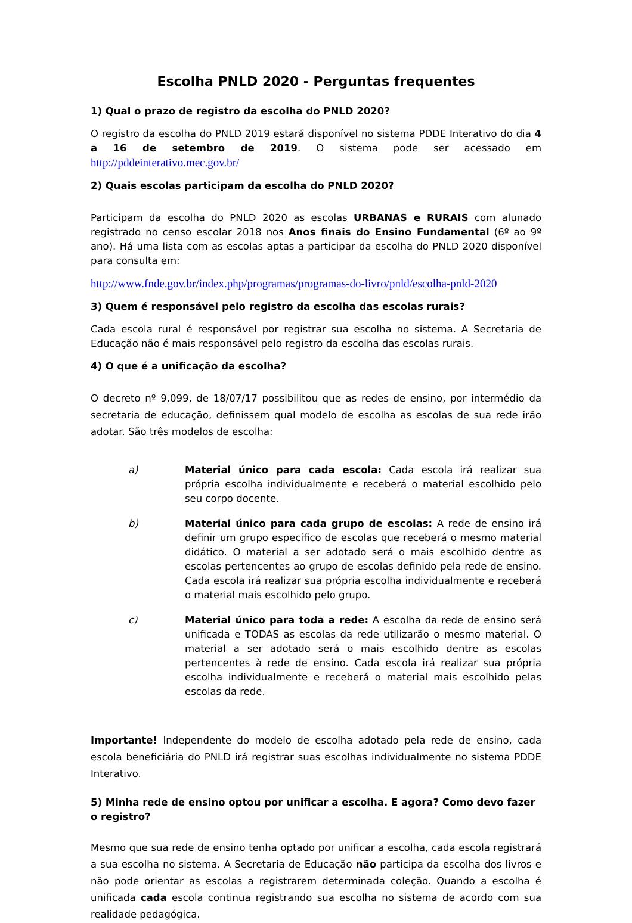Escolha PNLD 2020 - Perguntas frequentes
1) Qual o prazo de registro da escolha do PNLD 2020?
O registro da escolha do PNLD 2019 estará disponível no sistema PDDE Interativo do dia 4 a 16 de setembro de 2019. O sistema pode ser acessado em http://pddeinterativo.mec.gov.br/
2) Quais escolas participam da escolha do PNLD 2020?
Participam da escolha do PNLD 2020 as escolas URBANAS e RURAIS com alunado registrado no censo escolar 2018 nos Anos finais do Ensino Fundamental (6º ao 9º ano). Há uma lista com as escolas aptas a participar da escolha do PNLD 2020 disponível para consulta em:
http://www.fnde.gov.br/index.php/programas/programas-do-livro/pnld/escolha-pnld-2020
3) Quem é responsável pelo registro da escolha das escolas rurais?
Cada escola rural é responsável por registrar sua escolha no sistema. A Secretaria de Educação não é mais responsável pelo registro da escolha das escolas rurais.
4) O que é a unificação da escolha?
O decreto nº 9.099, de 18/07/17 possibilitou que as redes de ensino, por intermédio da secretaria de educação, definissem qual modelo de escolha as escolas de sua rede irão adotar. São três modelos de escolha:
a) Material único para cada escola: Cada escola irá realizar sua própria escolha individualmente e receberá o material escolhido pelo seu corpo docente.
b) Material único para cada grupo de escolas: A rede de ensino irá definir um grupo específico de escolas que receberá o mesmo material didático. O material a ser adotado será o mais escolhido dentre as escolas pertencentes ao grupo de escolas definido pela rede de ensino. Cada escola irá realizar sua própria escolha individualmente e receberá o material mais escolhido pelo grupo.
c) Material único para toda a rede: A escolha da rede de ensino será unificada e TODAS as escolas da rede utilizarão o mesmo material. O material a ser adotado será o mais escolhido dentre as escolas pertencentes à rede de ensino. Cada escola irá realizar sua própria escolha individualmente e receberá o material mais escolhido pelas escolas da rede.
Importante! Independente do modelo de escolha adotado pela rede de ensino, cada escola beneficiária do PNLD irá registrar suas escolhas individualmente no sistema PDDE Interativo.
5) Minha rede de ensino optou por unificar a escolha. E agora? Como devo fazer o registro?
Mesmo que sua rede de ensino tenha optado por unificar a escolha, cada escola registrará a sua escolha no sistema. A Secretaria de Educação não participa da escolha dos livros e não pode orientar as escolas a registrarem determinada coleção. Quando a escolha é unificada cada escola continua registrando sua escolha no sistema de acordo com sua realidade pedagógica.